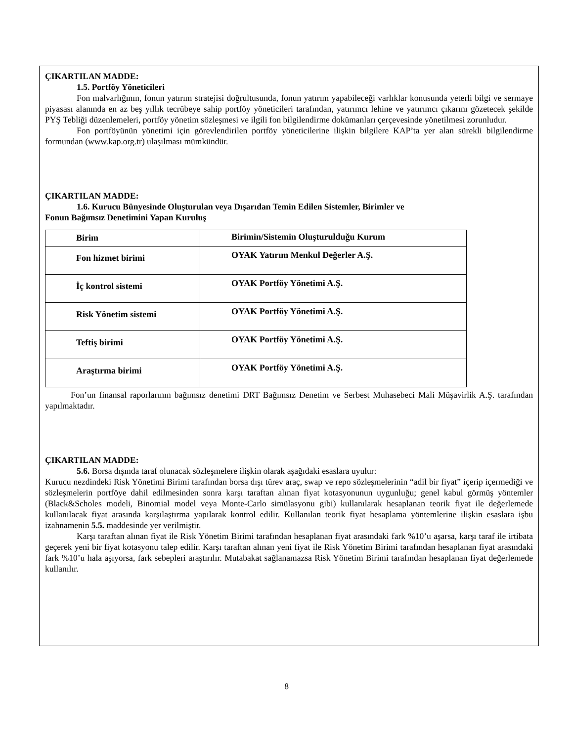ÇIKARTILAN MADDE:
1.5. Portföy Yöneticileri
Fon malvarlığının, fonun yatırım stratejisi doğrultusunda, fonun yatırım yapabileceği varlıklar konusunda yeterli bilgi ve sermaye piyasası alanında en az beş yıllık tecrübeye sahip portföy yöneticileri tarafından, yatırımcı lehine ve yatırımcı çıkarını gözetecek şekilde PYŞ Tebliği düzenlemeleri, portföy yönetim sözleşmesi ve ilgili fon bilgilendirme dokümanları çerçevesinde yönetilmesi zorunludur.
Fon portföyünün yönetimi için görevlendirilen portföy yöneticilerine ilişkin bilgilere KAP’ta yer alan sürekli bilgilendirme formundan (www.kap.org.tr) ulaşılması mümkündür.
ÇIKARTILAN MADDE:
1.6. Kurucu Bünyesinde Oluşturulan veya Dışarıdan Temin Edilen Sistemler, Birimler ve
Fonun Bağımsız Denetimini Yapan Kuruluş
| Birim | Birimin/Sistemin Oluşturulduğu Kurum |
| Fon hizmet birimi | OYAK Yatırım Menkul Değerler A.Ş. |
| İç kontrol sistemi | OYAK Portföy Yönetimi A.Ş. |
| Risk Yönetim sistemi | OYAK Portföy Yönetimi A.Ş. |
| Teftiş birimi | OYAK Portföy Yönetimi A.Ş. |
| Araştırma birimi | OYAK Portföy Yönetimi A.Ş. |
Fon’un finansal raporlarının bağımsız denetimi DRT Bağımsız Denetim ve Serbest Muhasebeci Mali Müşavirlik A.Ş. tarafından yapılmaktadır.
ÇIKARTILAN MADDE:
5.6. Borsa dışında taraf olunacak sözleşmelere ilişkin olarak aşağıdaki esaslara uyulur:
Kurucu nezdindeki Risk Yönetimi Birimi tarafından borsa dışı türev araç, swap ve repo sözleşmelerinin “adil bir fiyat” içerip içermediği ve sözleşmelerin portföye dahil edilmesinden sonra karşı taraftan alınan fiyat kotasyonunun uygunluğu; genel kabul görmüş yöntemler (Black&Scholes modeli, Binomial model veya Monte-Carlo simülasyonu gibi) kullanılarak hesaplanan teorik fiyat ile değerlemede kullanılacak fiyat arasında karşılaştırma yapılarak kontrol edilir. Kullanılan teorik fiyat hesaplama yöntemlerine ilişkin esaslara işbu izahnamenin 5.5. maddesinde yer verilmiştir.
Karşı taraftan alınan fiyat ile Risk Yönetim Birimi tarafından hesaplanan fiyat arasındaki fark %10’u aşarsa, karşı taraf ile irtibata geçerek yeni bir fiyat kotasyonu talep edilir. Karşı taraftan alınan yeni fiyat ile Risk Yönetim Birimi tarafından hesaplanan fiyat arasındaki fark %10’u hala aşıyorsa, fark sebepleri araştırılır. Mutabakat sağlanamazsa Risk Yönetim Birimi tarafından hesaplanan fiyat değerlemede kullanılır.
8